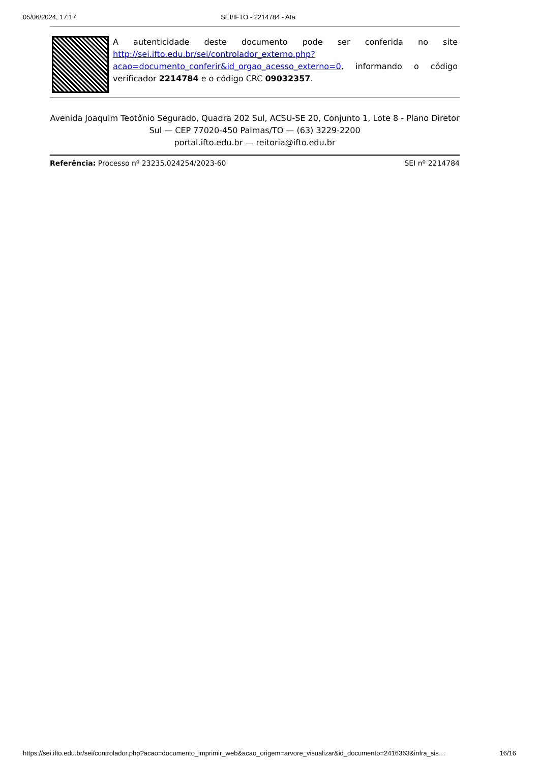05/06/2024, 17:17 SEI/IFTO - 2214784 - Ata
A autenticidade deste documento pode ser conferida no site http://sei.ifto.edu.br/sei/controlador_externo.php?acao=documento_conferir&id_orgao_acesso_externo=0, informando o código verificador 2214784 e o código CRC 09032357.
Avenida Joaquim Teotônio Segurado, Quadra 202 Sul, ACSU-SE 20, Conjunto 1, Lote 8 - Plano Diretor Sul — CEP 77020-450 Palmas/TO — (63) 3229-2200
portal.ifto.edu.br — reitoria@ifto.edu.br
Referência: Processo nº 23235.024254/2023-60 SEI nº 2214784
https://sei.ifto.edu.br/sei/controlador.php?acao=documento_imprimir_web&acao_origem=arvore_visualizar&id_documento=2416363&infra_sis… 16/16